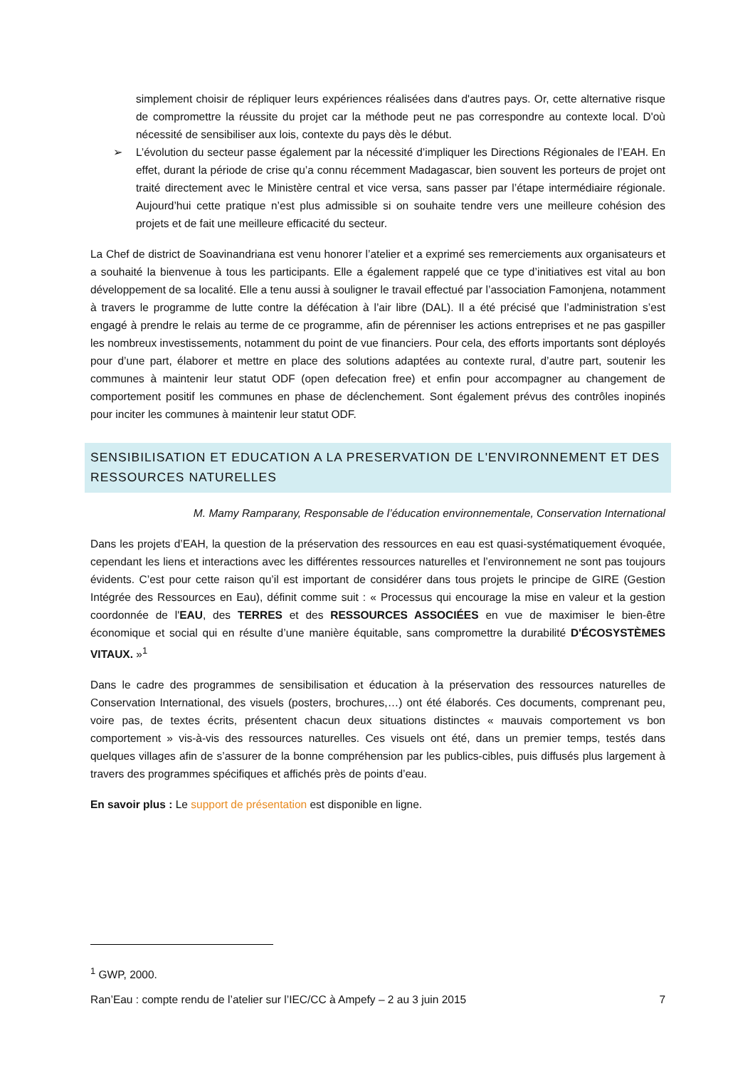simplement choisir de répliquer leurs expériences réalisées dans d'autres pays. Or, cette alternative risque de compromettre la réussite du projet car la méthode peut ne pas correspondre au contexte local. D'où nécessité de sensibiliser aux lois, contexte du pays dès le début.
➢ L’évolution du secteur passe également par la nécessité d’impliquer les Directions Régionales de l’EAH. En effet, durant la période de crise qu’a connu récemment Madagascar, bien souvent les porteurs de projet ont traité directement avec le Ministère central et vice versa, sans passer par l’étape intermédiaire régionale. Aujourd’hui cette pratique n’est plus admissible si on souhaite tendre vers une meilleure cohésion des projets et de fait une meilleure efficacité du secteur.
La Chef de district de Soavinandriana est venu honorer l’atelier et a exprimé ses remerciements aux organisateurs et a souhaité la bienvenue à tous les participants. Elle a également rappelé que ce type d’initiatives est vital au bon développement de sa localité. Elle a tenu aussi à souligner le travail effectué par l’association Famonjena, notamment à travers le programme de lutte contre la défécation à l’air libre (DAL). Il a été précisé que l’administration s’est engagé à prendre le relais au terme de ce programme, afin de pérenniser les actions entreprises et ne pas gaspiller les nombreux investissements, notamment du point de vue financiers. Pour cela, des efforts importants sont déployés pour d’une part, élaborer et mettre en place des solutions adaptées au contexte rural, d’autre part, soutenir les communes à maintenir leur statut ODF (open defecation free) et enfin pour accompagner au changement de comportement positif les communes en phase de déclenchement. Sont également prévus des contrôles inopinés pour inciter les communes à maintenir leur statut ODF.
SENSIBILISATION ET EDUCATION A LA PRESERVATION DE L'ENVIRONNEMENT ET DES RESSOURCES NATURELLES
M. Mamy Ramparany, Responsable de l’éducation environnementale, Conservation International
Dans les projets d’EAH, la question de la préservation des ressources en eau est quasi-systématiquement évoquée, cependant les liens et interactions avec les différentes ressources naturelles et l’environnement ne sont pas toujours évidents. C’est pour cette raison qu’il est important de considérer dans tous projets le principe de GIRE (Gestion Intégrée des Ressources en Eau), définit comme suit : « Processus qui encourage la mise en valeur et la gestion coordonnée de l'EAU, des TERRES et des RESSOURCES ASSOCIÉES en vue de maximiser le bien-être économique et social qui en résulte d’une manière équitable, sans compromettre la durabilité D'ÉCOSYSTÈMES VITAUX. »<sup>1</sup>
Dans le cadre des programmes de sensibilisation et éducation à la préservation des ressources naturelles de Conservation International, des visuels (posters, brochures,…) ont été élaborés. Ces documents, comprenant peu, voire pas, de textes écrits, présentent chacun deux situations distinctes « mauvais comportement vs bon comportement » vis-à-vis des ressources naturelles. Ces visuels ont été, dans un premier temps, testés dans quelques villages afin de s’assurer de la bonne compréhension par les publics-cibles, puis diffusés plus largement à travers des programmes spécifiques et affichés près de points d’eau.
En savoir plus : Le support de présentation est disponible en ligne.
<sup>1</sup> GWP, 2000.
Ran’Eau : compte rendu de l’atelier sur l’IEC/CC à Ampefy – 2 au 3 juin 2015 7